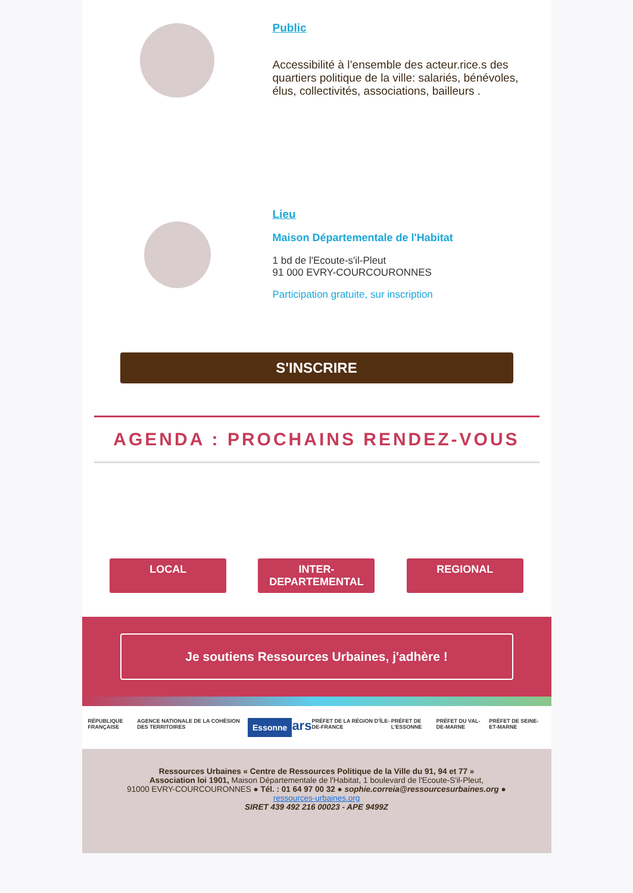Public
Accessibilité à l’ensemble des acteur.rice.s des quartiers politique de la ville: salariés, bénévoles, élus, collectivités, associations, bailleurs .
Lieu
Maison Départementale de l'Habitat
1 bd de l'Ecoute-s'il-Pleut
91 000 EVRY-COURCOURONNES
Participation gratuite, sur inscription
S'INSCRIRE
AGENDA : PROCHAINS RENDEZ-VOUS
LOCAL INTER-
DEPARTEMENTAL
REGIONAL
Je soutiens Ressources Urbaines, j'adhère !
RÉPUBLIQUE FRANÇAISE AGENCE NATIONALE DE LA COHÉSION DES TERRITOIRES Essonne ars PRÉFET DE LA RÉGION D'ÎLE-DE-FRANCE PRÉFET DE L'ESSONNE PRÉFET DU VAL-DE-MARNE PRÉFET DE SEINE-ET-MARNE
Ressources Urbaines « Centre de Ressources Politique de la Ville du 91, 94 et 77 »
Association loi 1901, Maison Départementale de l'Habitat, 1 boulevard de l'Ecoute-S'il-Pleut,
91000 EVRY-COURCOURONNES ● Tél. : 01 64 97 00 32 ● sophie.correia@ressourcesurbaines.org ●
ressources-urbaines.org
SIRET 439 492 216 00023 - APE 9499Z